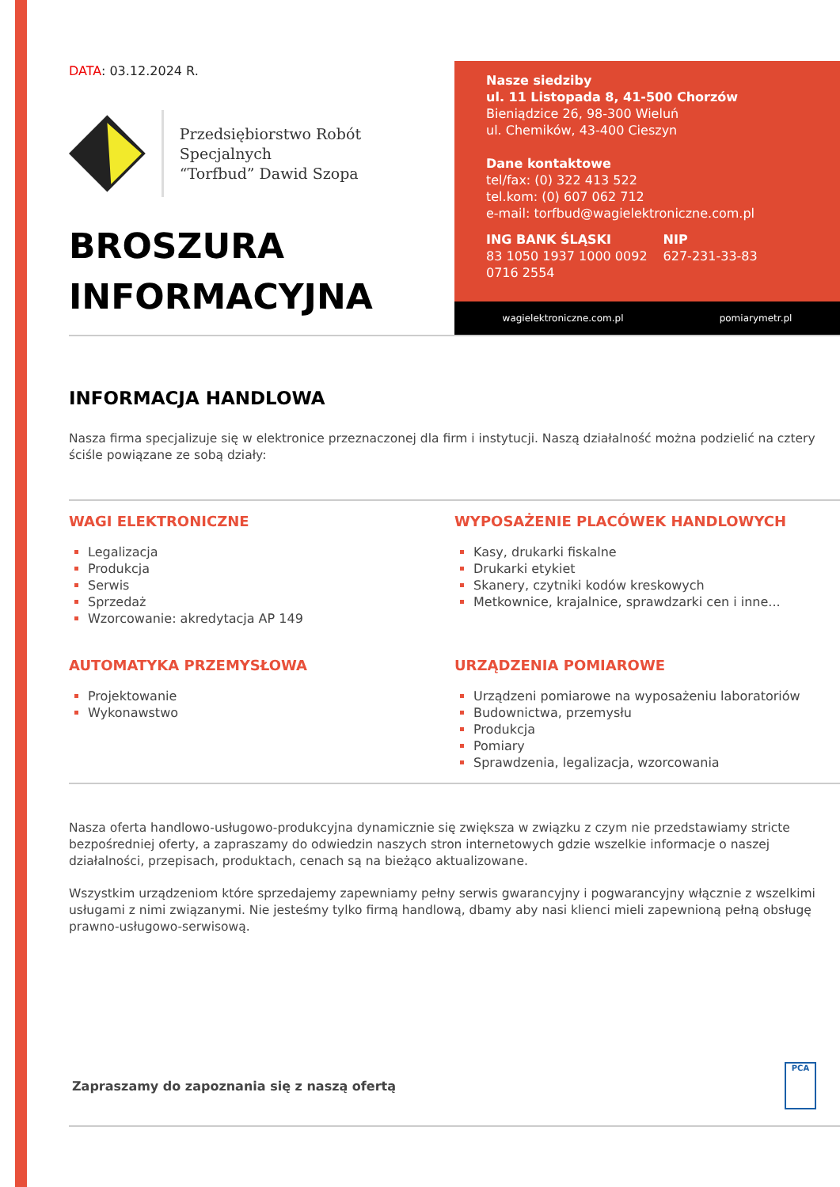DATA: 03.12.2024 R.
Przedsiębiorstwo Robót Specjalnych
“Torfbud” Dawid Szopa
BROSZURA
INFORMACYJNA
Nasze siedziby
ul. 11 Listopada 8, 41-500 Chorzów
Bieniądzice 26, 98-300 Wieluń
ul. Chemików, 43-400 Cieszyn
Dane kontaktowe
tel/fax: (0) 322 413 522
tel.kom: (0) 607 062 712
e-mail: torfbud@wagielektroniczne.com.pl
ING BANK ŚLĄSKI
83 1050 1937 1000 0092
0716 2554
NIP
627-231-33-83
wagielektroniczne.com.pl pomiarymetr.pl
INFORMACJA HANDLOWA
Nasza firma specjalizuje się w elektronice przeznaczonej dla firm i instytucji. Naszą działalność można podzielić na cztery ściśle powiązane ze sobą działy:
WAGI ELEKTRONICZNE
Legalizacja
Produkcja
Serwis
Sprzedaż
Wzorcowanie: akredytacja AP 149
AUTOMATYKA PRZEMYSŁOWA
Projektowanie
Wykonawstwo
WYPOSAŻENIE PLACÓWEK HANDLOWYCH
Kasy, drukarki fiskalne
Drukarki etykiet
Skanery, czytniki kodów kreskowych
Metkownice, krajalnice, sprawdzarki cen i inne...
URZĄDZENIA POMIAROWE
Urządzeni pomiarowe na wyposażeniu laboratoriów
Budownictwa, przemysłu
Produkcja
Pomiary
Sprawdzenia, legalizacja, wzorcowania
Nasza oferta handlowo-usługowo-produkcyjna dynamicznie się zwiększa w związku z czym nie przedstawiamy stricte bezpośredniej oferty, a zapraszamy do odwiedzin naszych stron internetowych gdzie wszelkie informacje o naszej działalności, przepisach, produktach, cenach są na bieżąco aktualizowane.
Wszystkim urządzeniom które sprzedajemy zapewniamy pełny serwis gwarancyjny i pogwarancyjny włącznie z wszelkimi usługami z nimi związanymi. Nie jesteśmy tylko firmą handlową, dbamy aby nasi klienci mieli zapewnioną pełną obsługę prawno-usługowo-serwisową.
Zapraszamy do zapoznania się z naszą ofertą
PCA